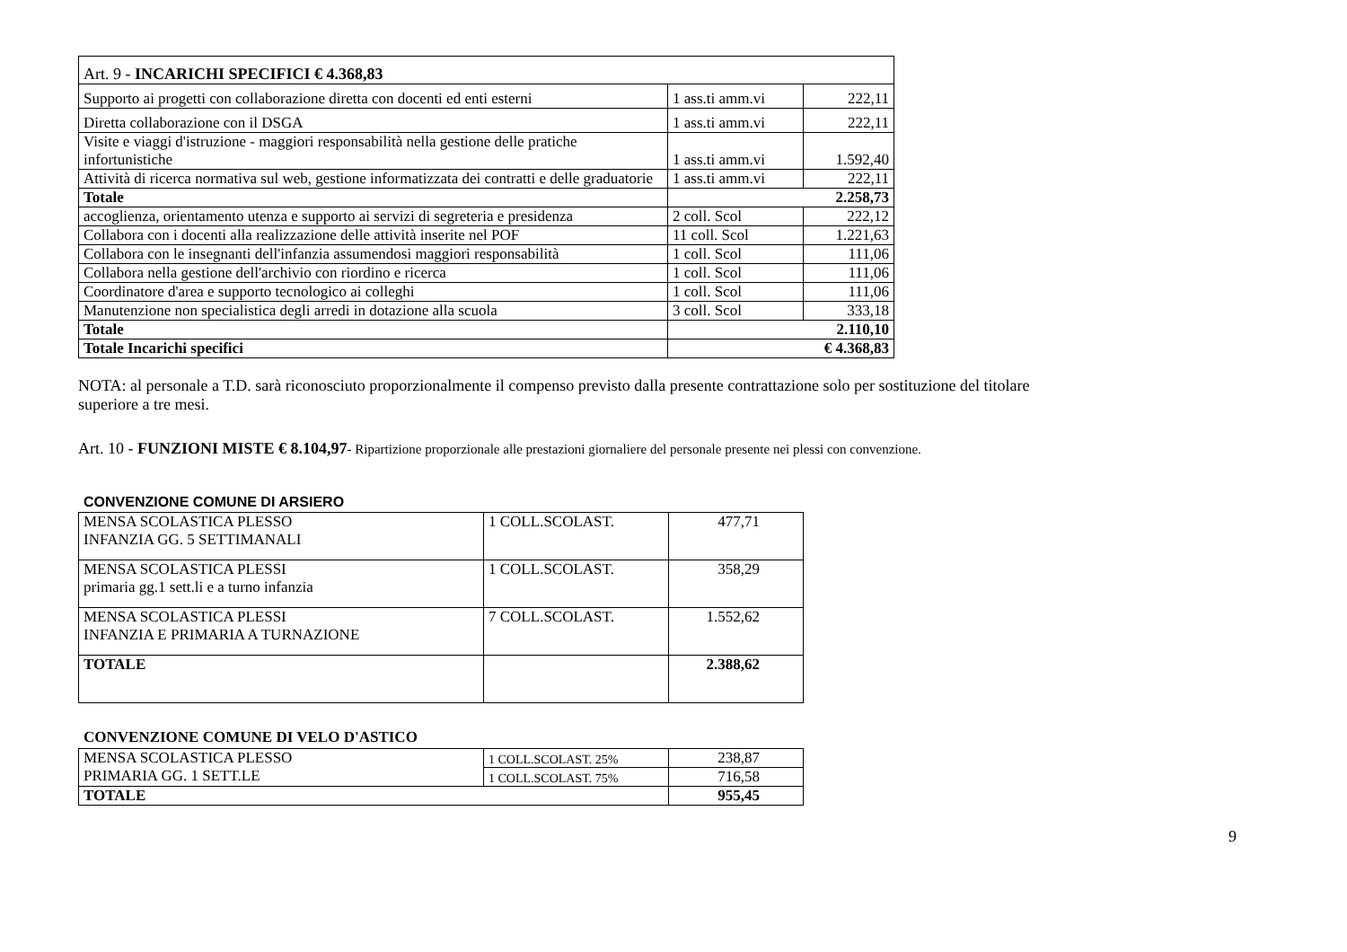| Art. 9 - INCARICHI SPECIFICI € 4.368,83 | | |
| Supporto ai progetti con collaborazione diretta con docenti ed enti esterni | 1 ass.ti amm.vi | 222,11 |
| Diretta collaborazione con il DSGA | 1 ass.ti amm.vi | 222,11 |
| Visite e viaggi d'istruzione - maggiori responsabilità nella gestione delle pratiche infortunistiche | 1 ass.ti amm.vi | 1.592,40 |
| Attività di ricerca normativa sul web, gestione informatizzata dei contratti e delle graduatorie | 1 ass.ti amm.vi | 222,11 |
| Totale | 2.258,73 | |
| accoglienza, orientamento utenza e supporto ai servizi di segreteria e presidenza | 2 coll. Scol | 222,12 |
| Collabora con i docenti alla realizzazione delle attività inserite nel POF | 11 coll. Scol | 1.221,63 |
| Collabora con le insegnanti dell'infanzia assumendosi maggiori responsabilità | 1 coll. Scol | 111,06 |
| Collabora nella gestione dell'archivio con riordino e ricerca | 1 coll. Scol | 111,06 |
| Coordinatore d'area e supporto tecnologico ai colleghi | 1 coll. Scol | 111,06 |
| Manutenzione non specialistica degli arredi in dotazione alla scuola | 3 coll. Scol | 333,18 |
| Totale | 2.110,10 | |
| Totale Incarichi specifici | € 4.368,83 | |
NOTA: al personale a T.D. sarà riconosciuto proporzionalmente il compenso previsto dalla presente contrattazione solo per sostituzione del titolare
superiore a tre mesi.
Art. 10 - FUNZIONI MISTE € 8.104,97- Ripartizione proporzionale alle prestazioni giornaliere del personale presente nei plessi con convenzione.
CONVENZIONE COMUNE DI ARSIERO
| MENSA SCOLASTICA PLESSO INFANZIA GG. 5 SETTIMANALI | 1 COLL.SCOLAST. | 477,71 |
| MENSA SCOLASTICA PLESSI primaria gg.1 sett.li e a turno infanzia | 1 COLL.SCOLAST. | 358,29 |
| MENSA SCOLASTICA PLESSI INFANZIA E PRIMARIA A TURNAZIONE | 7 COLL.SCOLAST. | 1.552,62 |
| TOTALE | | 2.388,62 |
CONVENZIONE COMUNE DI VELO D'ASTICO
| MENSA SCOLASTICA PLESSO PRIMARIA GG. 1 SETT.LE | 1 COLL.SCOLAST. 25% | 238,87 |
| | 1 COLL.SCOLAST. 75% | 716,58 |
| TOTALE | | 955,45 |
9